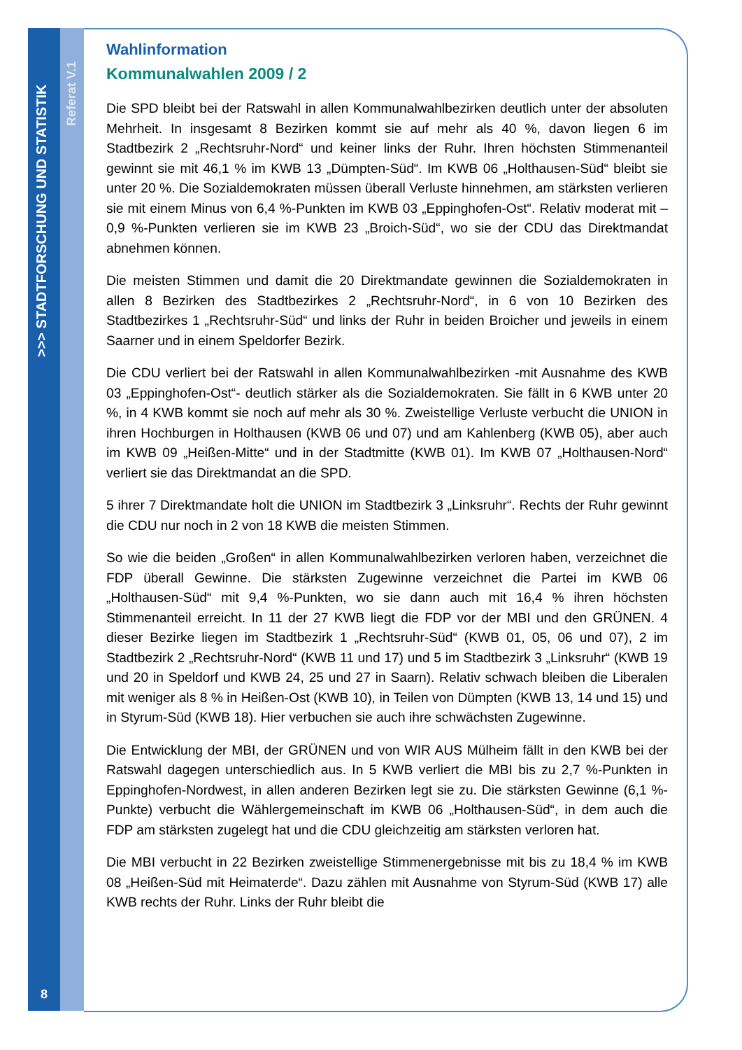>>> STADTFORSCHUNG UND STATISTIK
Referat V.1
Wahlinformation
Kommunalwahlen 2009 / 2
Die SPD bleibt bei der Ratswahl in allen Kommunalwahlbezirken deutlich unter der absoluten Mehrheit. In insgesamt 8 Bezirken kommt sie auf mehr als 40 %, davon liegen 6 im Stadtbezirk 2 „Rechtsruhr-Nord“ und keiner links der Ruhr. Ihren höchsten Stimmenanteil gewinnt sie mit 46,1 % im KWB 13 „Dümpten-Süd“. Im KWB 06 „Holthausen-Süd“ bleibt sie unter 20 %. Die Sozialdemokraten müssen überall Verluste hinnehmen, am stärksten verlieren sie mit einem Minus von 6,4 %-Punkten im KWB 03 „Eppinghofen-Ost“. Relativ moderat mit – 0,9 %-Punkten verlieren sie im KWB 23 „Broich-Süd“, wo sie der CDU das Direktmandat abnehmen können.
Die meisten Stimmen und damit die 20 Direktmandate gewinnen die Sozialdemokraten in allen 8 Bezirken des Stadtbezirkes 2 „Rechtsruhr-Nord“, in 6 von 10 Bezirken des Stadtbezirkes 1 „Rechtsruhr-Süd“ und links der Ruhr in beiden Broicher und jeweils in einem Saarner und in einem Speldorfer Bezirk.
Die CDU verliert bei der Ratswahl in allen Kommunalwahlbezirken -mit Ausnahme des KWB 03 „Eppinghofen-Ost“- deutlich stärker als die Sozialdemokraten. Sie fällt in 6 KWB unter 20 %, in 4 KWB kommt sie noch auf mehr als 30 %. Zweistellige Verluste verbucht die UNION in ihren Hochburgen in Holthausen (KWB 06 und 07) und am Kahlenberg (KWB 05), aber auch im KWB 09 „Heißen-Mitte“ und in der Stadtmitte (KWB 01). Im KWB 07 „Holthausen-Nord“ verliert sie das Direktmandat an die SPD.
5 ihrer 7 Direktmandate holt die UNION im Stadtbezirk 3 „Linksruhr“. Rechts der Ruhr gewinnt die CDU nur noch in 2 von 18 KWB die meisten Stimmen.
So wie die beiden „Großen“ in allen Kommunalwahlbezirken verloren haben, verzeichnet die FDP überall Gewinne. Die stärksten Zugewinne verzeichnet die Partei im KWB 06 „Holthausen-Süd“ mit 9,4 %-Punkten, wo sie dann auch mit 16,4 % ihren höchsten Stimmenanteil erreicht. In 11 der 27 KWB liegt die FDP vor der MBI und den GRÜNEN. 4 dieser Bezirke liegen im Stadtbezirk 1 „Rechtsruhr-Süd“ (KWB 01, 05, 06 und 07), 2 im Stadtbezirk 2 „Rechtsruhr-Nord“ (KWB 11 und 17) und 5 im Stadtbezirk 3 „Linksruhr“ (KWB 19 und 20 in Speldorf und KWB 24, 25 und 27 in Saarn). Relativ schwach bleiben die Liberalen mit weniger als 8 % in Heißen-Ost (KWB 10), in Teilen von Dümpten (KWB 13, 14 und 15) und in Styrum-Süd (KWB 18). Hier verbuchen sie auch ihre schwächsten Zugewinne.
Die Entwicklung der MBI, der GRÜNEN und von WIR AUS Mülheim fällt in den KWB bei der Ratswahl dagegen unterschiedlich aus. In 5 KWB verliert die MBI bis zu 2,7 %-Punkten in Eppinghofen-Nordwest, in allen anderen Bezirken legt sie zu. Die stärksten Gewinne (6,1 %-Punkte) verbucht die Wählergemeinschaft im KWB 06 „Holthausen-Süd“, in dem auch die FDP am stärksten zugelegt hat und die CDU gleichzeitig am stärksten verloren hat.
Die MBI verbucht in 22 Bezirken zweistellige Stimmenergebnisse mit bis zu 18,4 % im KWB 08 „Heißen-Süd mit Heimaterde“. Dazu zählen mit Ausnahme von Styrum-Süd (KWB 17) alle KWB rechts der Ruhr. Links der Ruhr bleibt die
8